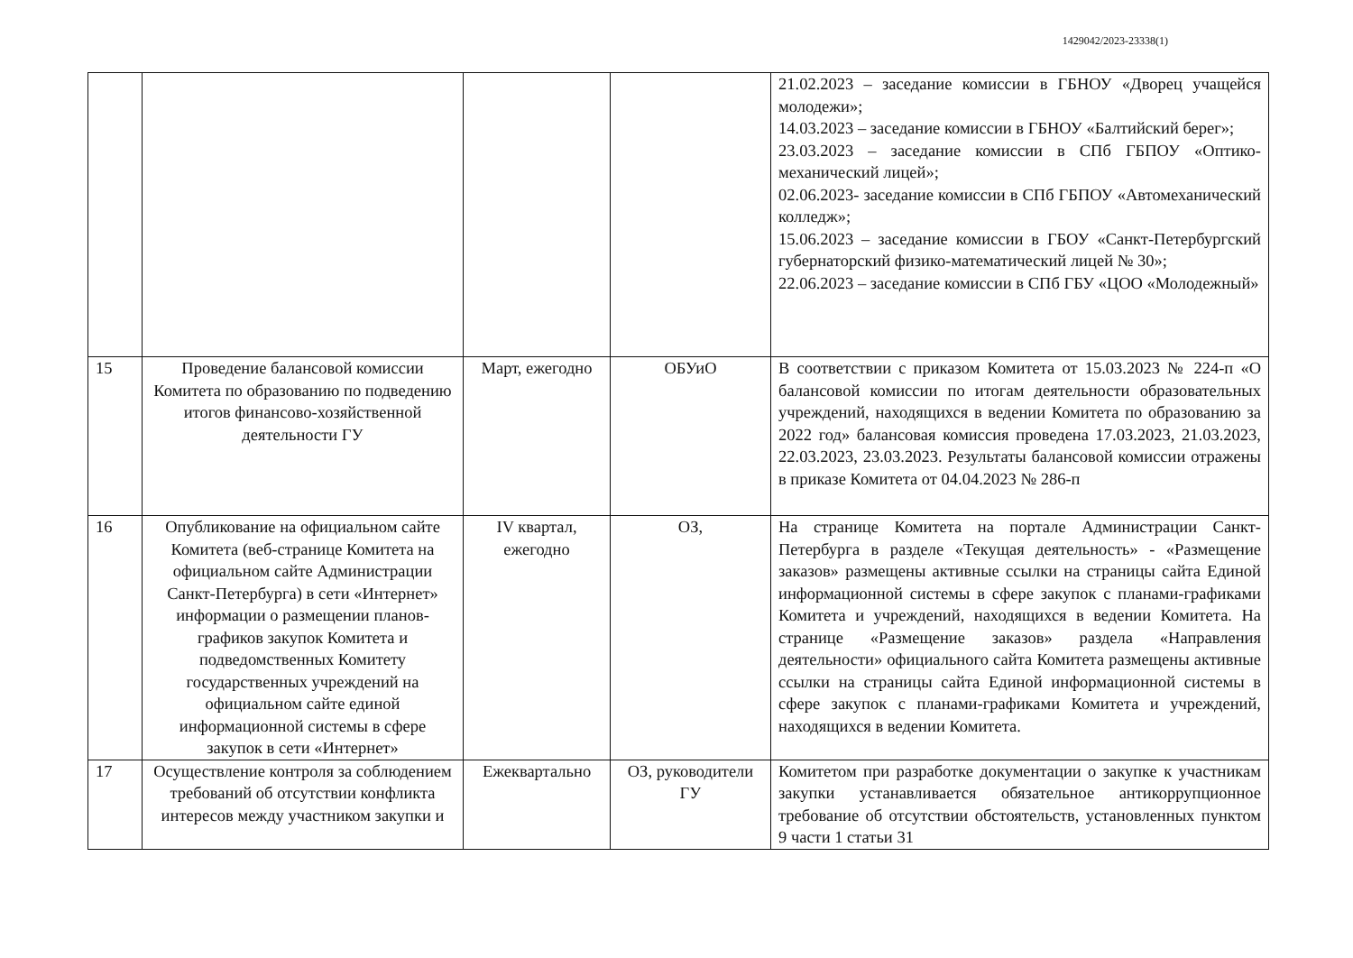1429042/2023-23338(1)
| | | | | 21.02.2023 – заседание комиссии в ГБНОУ «Дворец учащейся молодежи»; 14.03.2023 – заседание комиссии в ГБНОУ «Балтийский берег»; 23.03.2023 – заседание комиссии в СПб ГБПОУ «Оптико-механический лицей»; 02.06.2023- заседание комиссии в СПб ГБПОУ «Автомеханический колледж»; 15.06.2023 – заседание комиссии в ГБОУ «Санкт-Петербургский губернаторский физико-математический лицей № 30»; 22.06.2023 – заседание комиссии в СПб ГБУ «ЦОО «Молодежный» |
| 15 | Проведение балансовой комиссии Комитета по образованию по подведению итогов финансово-хозяйственной деятельности ГУ | Март, ежегодно | ОБУиО | В соответствии с приказом Комитета от 15.03.2023 № 224-п «О балансовой комиссии по итогам деятельности образовательных учреждений, находящихся в ведении Комитета по образованию за 2022 год» балансовая комиссия проведена 17.03.2023, 21.03.2023, 22.03.2023, 23.03.2023. Результаты балансовой комиссии отражены в приказе Комитета от 04.04.2023 № 286-п |
| 16 | Опубликование на официальном сайте Комитета (веб-странице Комитета на официальном сайте Администрации Санкт-Петербурга) в сети «Интернет» информации о размещении планов-графиков закупок Комитета и подведомственных Комитету государственных учреждений на официальном сайте единой информационной системы в сфере закупок в сети «Интернет» | IV квартал, ежегодно | ОЗ, | На странице Комитета на портале Администрации Санкт-Петербурга в разделе «Текущая деятельность» - «Размещение заказов» размещены активные ссылки на страницы сайта Единой информационной системы в сфере закупок с планами-графиками Комитета и учреждений, находящихся в ведении Комитета. На странице «Размещение заказов» раздела «Направления деятельности» официального сайта Комитета размещены активные ссылки на страницы сайта Единой информационной системы в сфере закупок с планами-графиками Комитета и учреждений, находящихся в ведении Комитета. |
| 17 | Осуществление контроля за соблюдением требований об отсутствии конфликта интересов между участником закупки и | Ежеквартально | ОЗ, руководители ГУ | Комитетом при разработке документации о закупке к участникам закупки устанавливается обязательное антикоррупционное требование об отсутствии обстоятельств, установленных пунктом 9 части 1 статьи 31 |